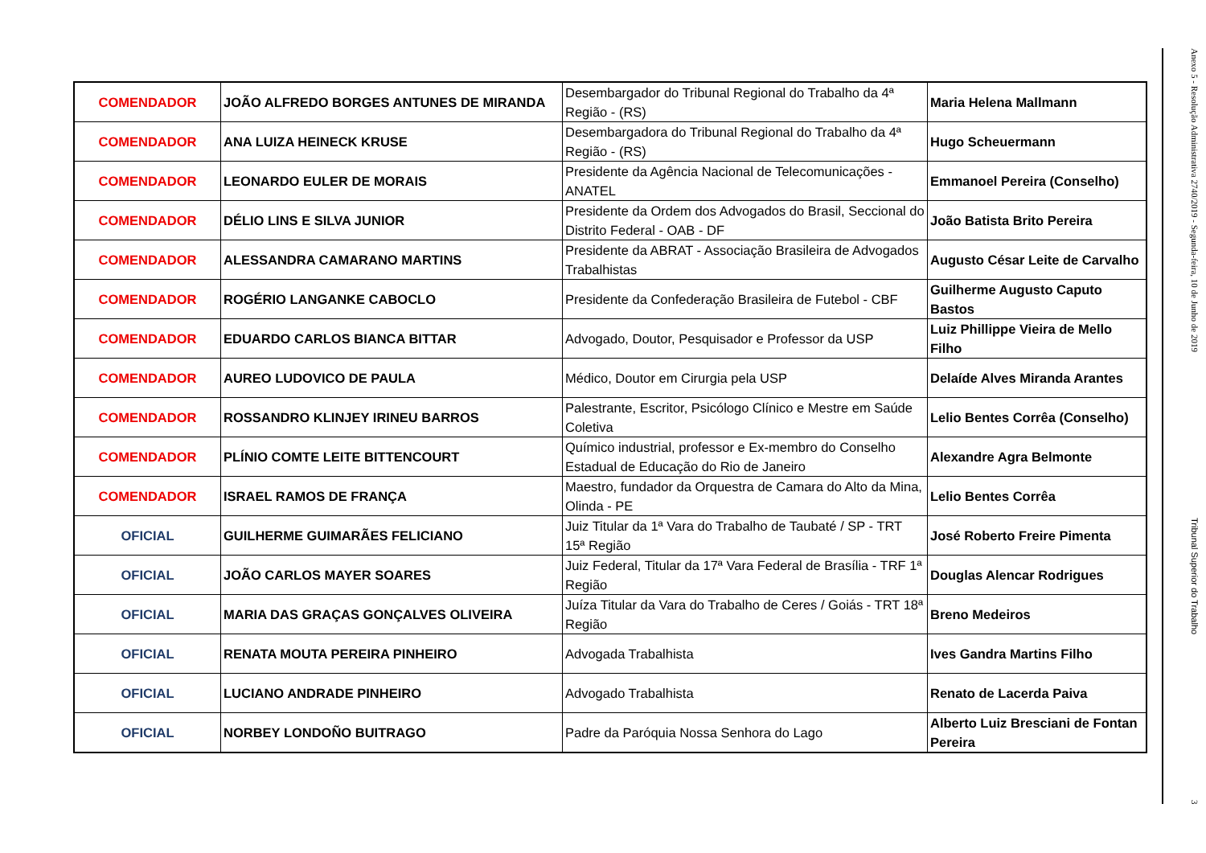| COMENDADOR | JOÃO ALFREDO BORGES ANTUNES DE MIRANDA | Desembargador do Tribunal Regional do Trabalho da 4ª Região - (RS) | Maria Helena Mallmann |
| COMENDADOR | ANA LUIZA HEINECK KRUSE | Desembargadora do Tribunal Regional do Trabalho da 4ª Região - (RS) | Hugo Scheuermann |
| COMENDADOR | LEONARDO EULER DE MORAIS | Presidente da Agência Nacional de Telecomunicações - ANATEL | Emmanoel Pereira (Conselho) |
| COMENDADOR | DÉLIO LINS E SILVA JUNIOR | Presidente da Ordem dos Advogados do Brasil, Seccional do Distrito Federal - OAB - DF | João Batista Brito Pereira |
| COMENDADOR | ALESSANDRA CAMARANO MARTINS | Presidente da ABRAT - Associação Brasileira de Advogados Trabalhistas | Augusto César Leite de Carvalho |
| COMENDADOR | ROGÉRIO LANGANKE CABOCLO | Presidente da Confederação Brasileira de Futebol - CBF | Guilherme Augusto Caputo Bastos |
| COMENDADOR | EDUARDO CARLOS BIANCA BITTAR | Advogado, Doutor, Pesquisador e Professor da USP | Luiz Phillippe Vieira de Mello Filho |
| COMENDADOR | AUREO LUDOVICO DE PAULA | Médico, Doutor em Cirurgia pela USP | Delaíde Alves Miranda Arantes |
| COMENDADOR | ROSSANDRO KLINJEY IRINEU BARROS | Palestrante, Escritor, Psicólogo Clínico e Mestre em Saúde Coletiva | Lelio Bentes Corrêa (Conselho) |
| COMENDADOR | PLÍNIO COMTE LEITE BITTENCOURT | Químico industrial, professor e Ex-membro do Conselho Estadual de Educação do Rio de Janeiro | Alexandre Agra Belmonte |
| COMENDADOR | ISRAEL RAMOS DE FRANÇA | Maestro, fundador da Orquestra de Camara do Alto da Mina, Olinda - PE | Lelio Bentes Corrêa |
| OFICIAL | GUILHERME GUIMARÃES FELICIANO | Juiz Titular da 1ª Vara do Trabalho de Taubaté / SP - TRT 15ª Região | José Roberto Freire Pimenta |
| OFICIAL | JOÃO CARLOS MAYER SOARES | Juiz Federal, Titular da 17ª Vara Federal de Brasília - TRF 1ª Região | Douglas Alencar Rodrigues |
| OFICIAL | MARIA DAS GRAÇAS GONÇALVES OLIVEIRA | Juíza Titular da Vara do Trabalho de Ceres / Goiás - TRT 18ª Região | Breno Medeiros |
| OFICIAL | RENATA MOUTA PEREIRA PINHEIRO | Advogada Trabalhista | Ives Gandra Martins Filho |
| OFICIAL | LUCIANO ANDRADE PINHEIRO | Advogado Trabalhista | Renato de Lacerda Paiva |
| OFICIAL | NORBEY LONDOÑO BUITRAGO | Padre da Paróquia Nossa Senhora do Lago | Alberto Luiz Bresciani de Fontan Pereira |
Anexo 5 - Resolução Administrativa 2740/2019 - Segunda-feira, 10 de Junho de 2019
Tribunal Superior do Trabalho
3